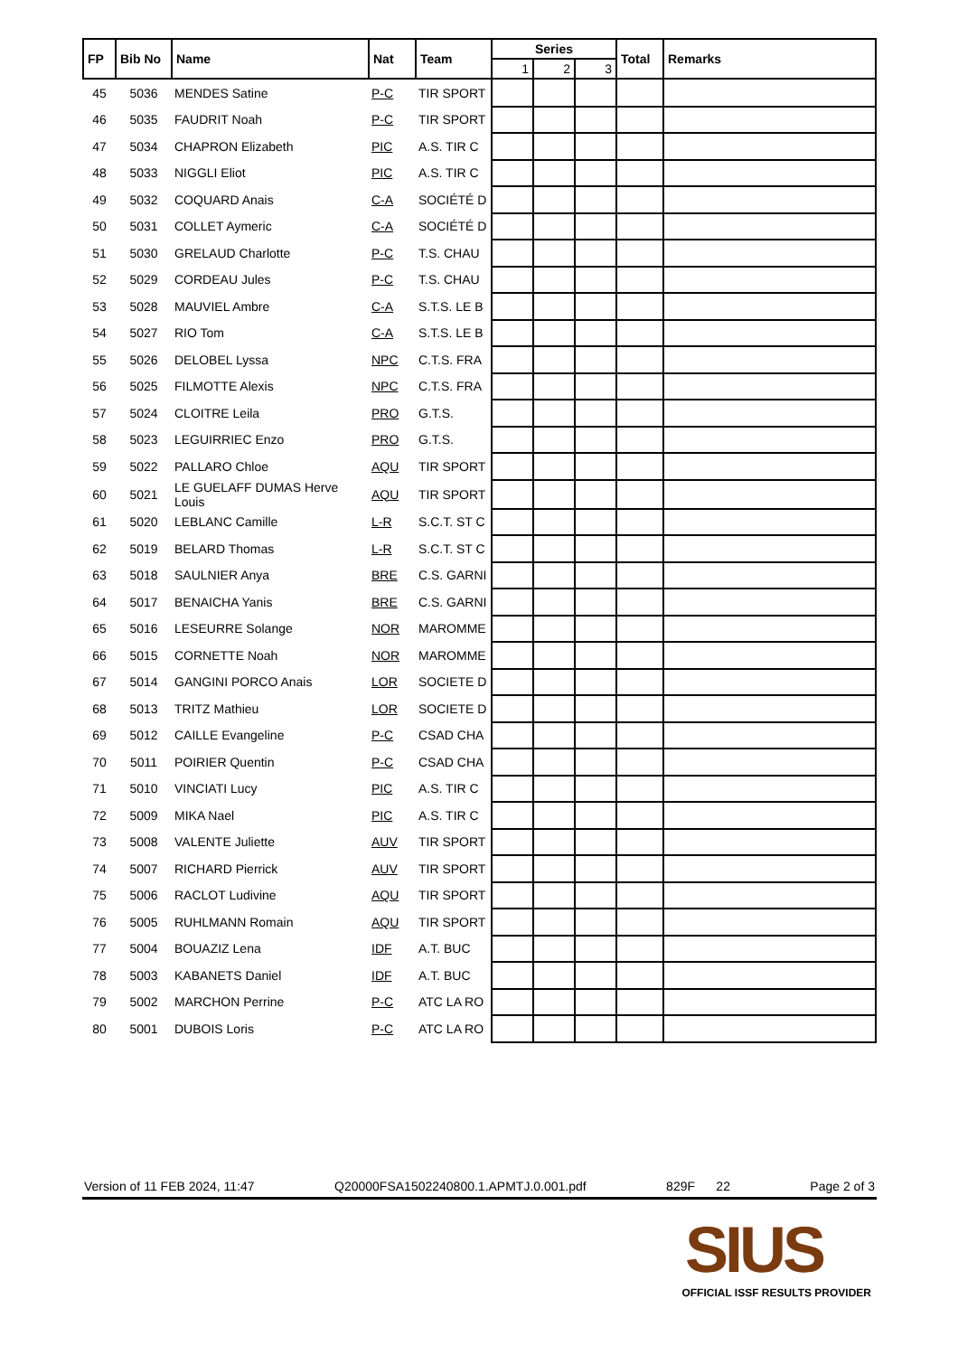| FP | Bib No | Name | Nat | Team | Series | | | Total | Remarks |
| --- | --- | --- | --- | --- | --- | --- | --- | --- | --- |
| | | | | | 1 | 2 | 3 | | |
| 45 | 5036 | MENDES Satine | P-C | TIR SPORT | | | | | |
| 46 | 5035 | FAUDRIT Noah | P-C | TIR SPORT | | | | | |
| 47 | 5034 | CHAPRON Elizabeth | PIC | A.S. TIR C | | | | | |
| 48 | 5033 | NIGGLI Eliot | PIC | A.S. TIR C | | | | | |
| 49 | 5032 | COQUARD Anais | C-A | SOCIÉTÉ D | | | | | |
| 50 | 5031 | COLLET Aymeric | C-A | SOCIÉTÉ D | | | | | |
| 51 | 5030 | GRELAUD Charlotte | P-C | T.S. CHAU | | | | | |
| 52 | 5029 | CORDEAU Jules | P-C | T.S. CHAU | | | | | |
| 53 | 5028 | MAUVIEL Ambre | C-A | S.T.S. LE B | | | | | |
| 54 | 5027 | RIO Tom | C-A | S.T.S. LE B | | | | | |
| 55 | 5026 | DELOBEL Lyssa | NPC | C.T.S. FRA | | | | | |
| 56 | 5025 | FILMOTTE Alexis | NPC | C.T.S. FRA | | | | | |
| 57 | 5024 | CLOITRE Leila | PRO | G.T.S. | | | | | |
| 58 | 5023 | LEGUIRRIEC Enzo | PRO | G.T.S. | | | | | |
| 59 | 5022 | PALLARO Chloe | AQU | TIR SPORT | | | | | |
| 60 | 5021 | LE GUELAFF DUMAS Herve Louis | AQU | TIR SPORT | | | | | |
| 61 | 5020 | LEBLANC Camille | L-R | S.C.T. ST C | | | | | |
| 62 | 5019 | BELARD Thomas | L-R | S.C.T. ST C | | | | | |
| 63 | 5018 | SAULNIER Anya | BRE | C.S. GARNI | | | | | |
| 64 | 5017 | BENAICHA Yanis | BRE | C.S. GARNI | | | | | |
| 65 | 5016 | LESEURRE Solange | NOR | MAROMME | | | | | |
| 66 | 5015 | CORNETTE Noah | NOR | MAROMME | | | | | |
| 67 | 5014 | GANGINI PORCO Anais | LOR | SOCIETE D | | | | | |
| 68 | 5013 | TRITZ Mathieu | LOR | SOCIETE D | | | | | |
| 69 | 5012 | CAILLE Evangeline | P-C | CSAD CHA | | | | | |
| 70 | 5011 | POIRIER Quentin | P-C | CSAD CHA | | | | | |
| 71 | 5010 | VINCIATI Lucy | PIC | A.S. TIR C | | | | | |
| 72 | 5009 | MIKA Nael | PIC | A.S. TIR C | | | | | |
| 73 | 5008 | VALENTE Juliette | AUV | TIR SPORT | | | | | |
| 74 | 5007 | RICHARD Pierrick | AUV | TIR SPORT | | | | | |
| 75 | 5006 | RACLOT Ludivine | AQU | TIR SPORT | | | | | |
| 76 | 5005 | RUHLMANN Romain | AQU | TIR SPORT | | | | | |
| 77 | 5004 | BOUAZIZ Lena | IDF | A.T. BUC | | | | | |
| 78 | 5003 | KABANETS Daniel | IDF | A.T. BUC | | | | | |
| 79 | 5002 | MARCHON Perrine | P-C | ATC LA RO | | | | | |
| 80 | 5001 | DUBOIS Loris | P-C | ATC LA RO | | | | | |
Version of 11 FEB 2024, 11:47 Q20000FSA1502240800.1.APMTJ.0.001.pdf 829F 22 Page 2 of 3
SIUS
OFFICIAL ISSF RESULTS PROVIDER